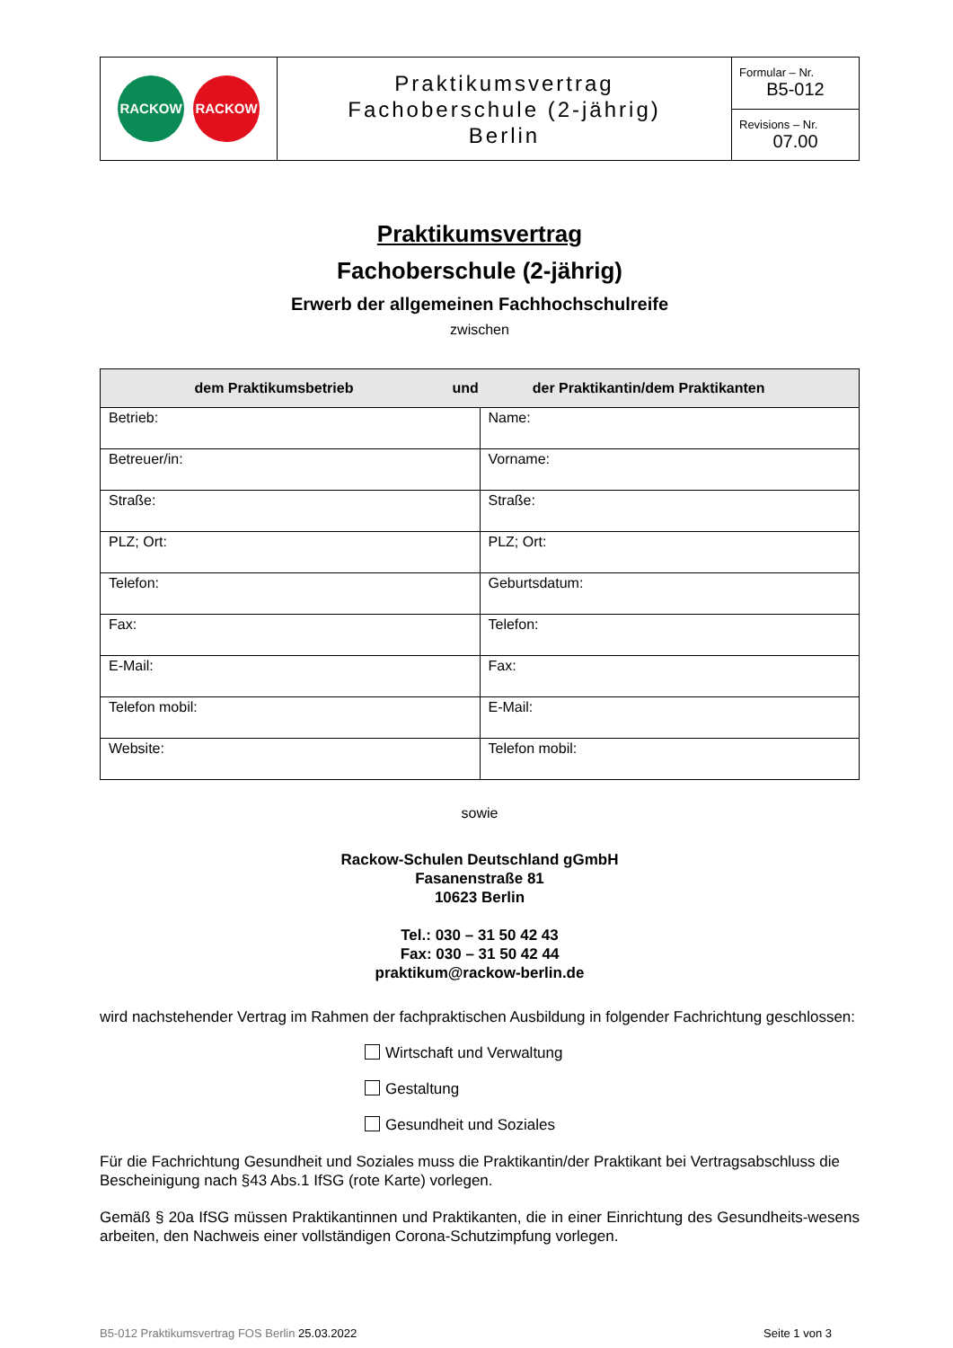| RACKOW RACKOW | Praktikumsvertrag Fachoberschule (2-jährig) Berlin | Formular – Nr. B5-012 |
| | | Revisions – Nr. 07.00 |
Praktikumsvertrag
Fachoberschule (2-jährig)
Erwerb der allgemeinen Fachhochschulreife
zwischen
| dem Praktikumsbetrieb und der Praktikantin/dem Praktikanten | |
| --- | --- |
| Betrieb: | Name: |
| Betreuer/in: | Vorname: |
| Straße: | Straße: |
| PLZ; Ort: | PLZ; Ort: |
| Telefon: | Geburtsdatum: |
| Fax: | Telefon: |
| E-Mail: | Fax: |
| Telefon mobil: | E-Mail: |
| Website: | Telefon mobil: |
sowie
Rackow-Schulen Deutschland gGmbH
Fasanenstraße 81
10623 Berlin
Tel.: 030 – 31 50 42 43
Fax: 030 – 31 50 42 44
praktikum@rackow-berlin.de
wird nachstehender Vertrag im Rahmen der fachpraktischen Ausbildung in folgender Fachrichtung geschlossen:
Wirtschaft und Verwaltung
Gestaltung
Gesundheit und Soziales
Für die Fachrichtung Gesundheit und Soziales muss die Praktikantin/der Praktikant bei Vertragsabschluss die Bescheinigung nach §43 Abs.1 IfSG (rote Karte) vorlegen.
Gemäß § 20a IfSG müssen Praktikantinnen und Praktikanten, die in einer Einrichtung des Gesundheits-wesens arbeiten, den Nachweis einer vollständigen Corona-Schutzimpfung vorlegen.
B5-012 Praktikumsvertrag FOS Berlin 25.03.2022 Seite 1 von 3